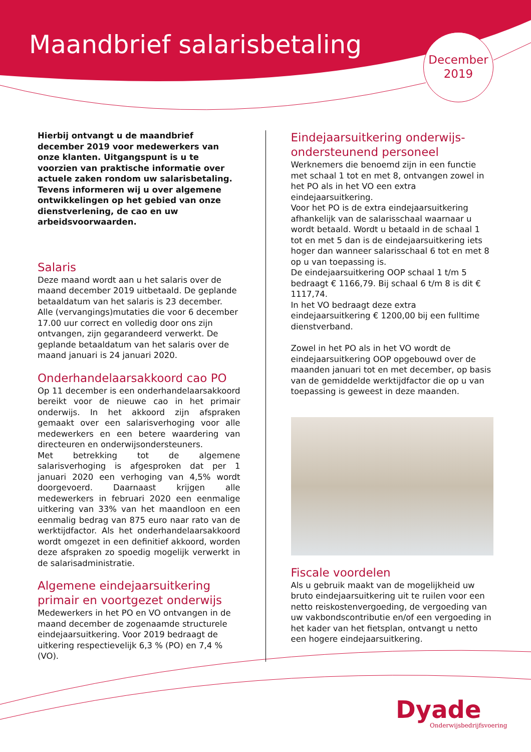Maandbrief salarisbetaling
December
2019
Hierbij ontvangt u de maandbrief december 2019 voor medewerkers van onze klanten. Uitgangspunt is u te voorzien van praktische informatie over actuele zaken rondom uw salarisbetaling. Tevens informeren wij u over algemene ontwikkelingen op het gebied van onze dienstverlening, de cao en uw arbeidsvoorwaarden.
Salaris
Deze maand wordt aan u het salaris over de maand december 2019 uitbetaald. De geplande betaaldatum van het salaris is 23 december. Alle (vervangings)mutaties die voor 6 december 17.00 uur correct en volledig door ons zijn ontvangen, zijn gegarandeerd verwerkt. De geplande betaaldatum van het salaris over de maand januari is 24 januari 2020.
Onderhandelaarsakkoord cao PO
Op 11 december is een onderhandelaarsakkoord bereikt voor de nieuwe cao in het primair onderwijs. In het akkoord zijn afspraken gemaakt over een salarisverhoging voor alle medewerkers en een betere waardering van directeuren en onderwijsondersteuners.
Met betrekking tot de algemene salarisverhoging is afgesproken dat per 1 januari 2020 een verhoging van 4,5% wordt doorgevoerd. Daarnaast krijgen alle medewerkers in februari 2020 een eenmalige uitkering van 33% van het maandloon en een eenmalig bedrag van 875 euro naar rato van de werktijdfactor. Als het onderhandelaarsakkoord wordt omgezet in een definitief akkoord, worden deze afspraken zo spoedig mogelijk verwerkt in de salarisadministratie.
Algemene eindejaarsuitkering primair en voortgezet onderwijs
Medewerkers in het PO en VO ontvangen in de maand december de zogenaamde structurele eindejaarsuitkering. Voor 2019 bedraagt de uitkering respectievelijk 6,3 % (PO) en 7,4 % (VO).
Eindejaarsuitkering onderwijs-ondersteunend personeel
Werknemers die benoemd zijn in een functie met schaal 1 tot en met 8, ontvangen zowel in het PO als in het VO een extra eindejaarsuitkering.
Voor het PO is de extra eindejaarsuitkering afhankelijk van de salarisschaal waarnaar u wordt betaald. Wordt u betaald in de schaal 1 tot en met 5 dan is de eindejaarsuitkering iets hoger dan wanneer salarisschaal 6 tot en met 8 op u van toepassing is.
De eindejaarsuitkering OOP schaal 1 t/m 5 bedraagt € 1166,79. Bij schaal 6 t/m 8 is dit € 1117,74.
In het VO bedraagt deze extra eindejaarsuitkering € 1200,00 bij een fulltime dienstverband.
Zowel in het PO als in het VO wordt de eindejaarsuitkering OOP opgebouwd over de maanden januari tot en met december, op basis van de gemiddelde werktijdfactor die op u van toepassing is geweest in deze maanden.
Fiscale voordelen
Als u gebruik maakt van de mogelijkheid uw bruto eindejaarsuitkering uit te ruilen voor een netto reiskostenvergoeding, de vergoeding van uw vakbondscontributie en/of een vergoeding in het kader van het fietsplan, ontvangt u netto een hogere eindejaarsuitkering.
Dyade
Onderwijsbedrijfsvoering